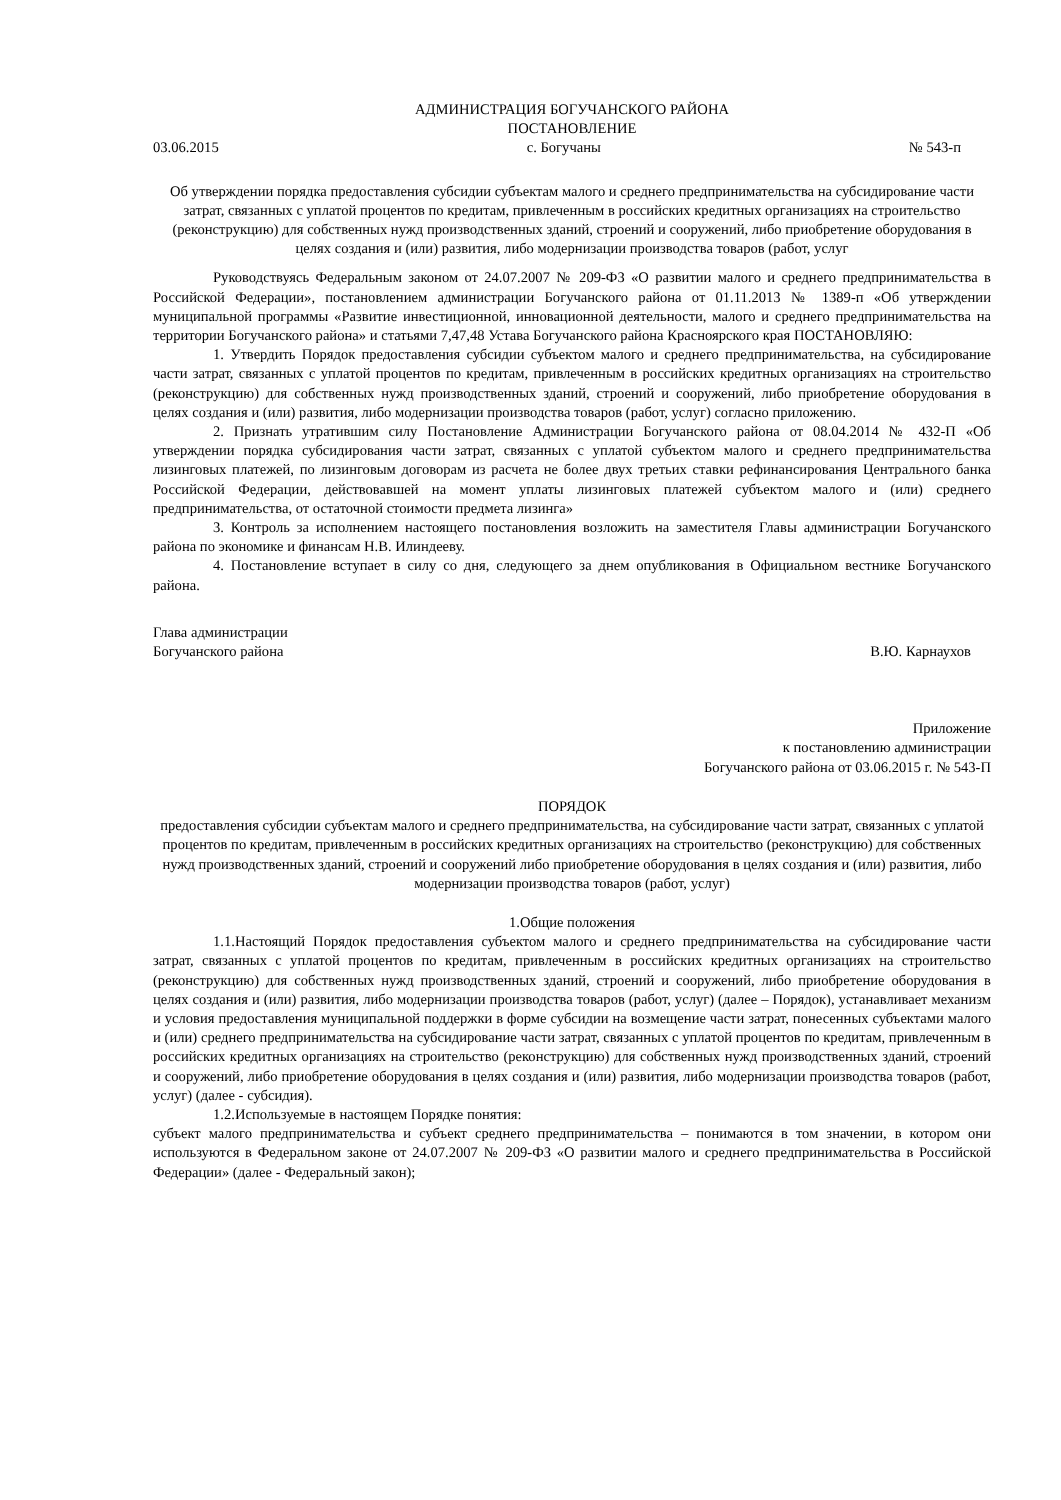АДМИНИСТРАЦИЯ БОГУЧАНСКОГО РАЙОНА
ПОСТАНОВЛЕНИЕ
03.06.2015 с. Богучаны № 543-п
Об утверждении порядка предоставления субсидии субъектам малого и среднего предпринимательства на субсидирование части затрат, связанных с уплатой процентов по кредитам, привлеченным в российских кредитных организациях на строительство (реконструкцию) для собственных нужд производственных зданий, строений и сооружений, либо приобретение оборудования в целях создания и (или) развития, либо модернизации производства товаров (работ, услуг
Руководствуясь Федеральным законом от 24.07.2007 № 209-ФЗ «О развитии малого и среднего предпринимательства в Российской Федерации», постановлением администрации Богучанского района от 01.11.2013 № 1389-п «Об утверждении муниципальной программы «Развитие инвестиционной, инновационной деятельности, малого и среднего предпринимательства на территории Богучанского района» и статьями 7,47,48 Устава Богучанского района Красноярского края ПОСТАНОВЛЯЮ:
1. Утвердить Порядок предоставления субсидии субъектом малого и среднего предпринимательства, на субсидирование части затрат, связанных с уплатой процентов по кредитам, привлеченным в российских кредитных организациях на строительство (реконструкцию) для собственных нужд производственных зданий, строений и сооружений, либо приобретение оборудования в целях создания и (или) развития, либо модернизации производства товаров (работ, услуг) согласно приложению.
2. Признать утратившим силу Постановление Администрации Богучанского района от 08.04.2014 № 432-П «Об утверждении порядка субсидирования части затрат, связанных с уплатой субъектом малого и среднего предпринимательства лизинговых платежей, по лизинговым договорам из расчета не более двух третьих ставки рефинансирования Центрального банка Российской Федерации, действовавшей на момент уплаты лизинговых платежей субъектом малого и (или) среднего предпринимательства, от остаточной стоимости предмета лизинга»
3. Контроль за исполнением настоящего постановления возложить на заместителя Главы администрации Богучанского района по экономике и финансам Н.В. Илиндееву.
4. Постановление вступает в силу со дня, следующего за днем опубликования в Официальном вестнике Богучанского района.
Глава администрации
Богучанского района В.Ю. Карнаухов
Приложение
к постановлению администрации
Богучанского района от 03.06.2015 г. № 543-П
ПОРЯДОК
предоставления субсидии субъектам малого и среднего предпринимательства, на субсидирование части затрат, связанных с уплатой процентов по кредитам, привлеченным в российских кредитных организациях на строительство (реконструкцию) для собственных нужд производственных зданий, строений и сооружений либо приобретение оборудования в целях создания и (или) развития, либо модернизации производства товаров (работ, услуг)
1.Общие положения
1.1.Настоящий Порядок предоставления субъектом малого и среднего предпринимательства на субсидирование части затрат, связанных с уплатой процентов по кредитам, привлеченным в российских кредитных организациях на строительство (реконструкцию) для собственных нужд производственных зданий, строений и сооружений, либо приобретение оборудования в целях создания и (или) развития, либо модернизации производства товаров (работ, услуг) (далее – Порядок), устанавливает механизм и условия предоставления муниципальной поддержки в форме субсидии на возмещение части затрат, понесенных субъектами малого и (или) среднего предпринимательства на субсидирование части затрат, связанных с уплатой процентов по кредитам, привлеченным в российских кредитных организациях на строительство (реконструкцию) для собственных нужд производственных зданий, строений и сооружений, либо приобретение оборудования в целях создания и (или) развития, либо модернизации производства товаров (работ, услуг) (далее - субсидия).
1.2.Используемые в настоящем Порядке понятия:
субъект малого предпринимательства и субъект среднего предпринимательства – понимаются в том значении, в котором они используются в Федеральном законе от 24.07.2007 № 209-ФЗ «О развитии малого и среднего предпринимательства в Российской Федерации» (далее - Федеральный закон);